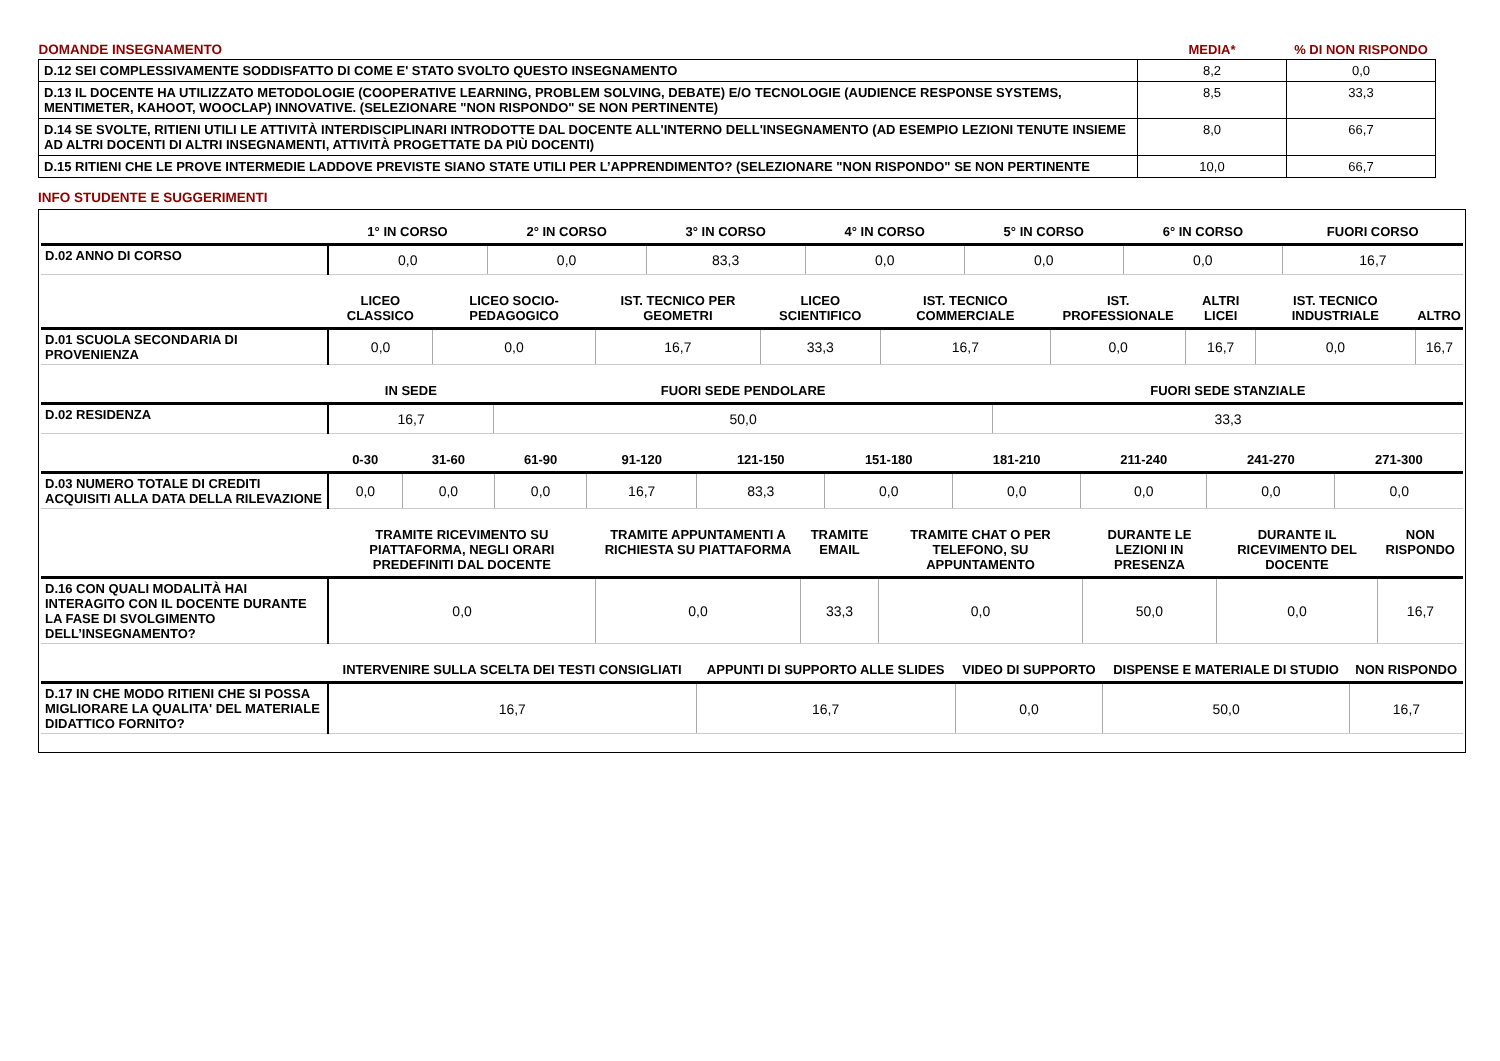| DOMANDE INSEGNAMENTO | MEDIA* | % DI NON RISPONDO |
| --- | --- | --- |
| D.12 SEI COMPLESSIVAMENTE SODDISFATTO DI COME E' STATO SVOLTO QUESTO INSEGNAMENTO | 8,2 | 0,0 |
| D.13 IL DOCENTE HA UTILIZZATO METODOLOGIE (COOPERATIVE LEARNING, PROBLEM SOLVING, DEBATE) E/O TECNOLOGIE (AUDIENCE RESPONSE SYSTEMS, MENTIMETER, KAHOOT, WOOCLAP) INNOVATIVE. (SELEZIONARE "NON RISPONDO" SE NON PERTINENTE) | 8,5 | 33,3 |
| D.14 SE SVOLTE, RITIENI UTILI LE ATTIVITÀ INTERDISCIPLINARI INTRODOTTE DAL DOCENTE ALL'INTERNO DELL'INSEGNAMENTO (AD ESEMPIO LEZIONI TENUTE INSIEME AD ALTRI DOCENTI DI ALTRI INSEGNAMENTI, ATTIVITÀ PROGETTATE DA PIÙ DOCENTI) | 8,0 | 66,7 |
| D.15 RITIENI CHE LE PROVE INTERMEDIE LADDOVE PREVISTE SIANO STATE UTILI PER L’APPRENDIMENTO? (SELEZIONARE "NON RISPONDO" SE NON PERTINENTE | 10,0 | 66,7 |
INFO STUDENTE E SUGGERIMENTI
| | 1° IN CORSO | 2° IN CORSO | 3° IN CORSO | 4° IN CORSO | 5° IN CORSO | 6° IN CORSO | FUORI CORSO |
| --- | --- | --- | --- | --- | --- | --- | --- |
| D.02 ANNO DI CORSO | 0,0 | 0,0 | 83,3 | 0,0 | 0,0 | 0,0 | 16,7 |
| | LICEO CLASSICO | LICEO SOCIO-PEDAGOGICO | IST. TECNICO PER GEOMETRI | LICEO SCIENTIFICO | IST. TECNICO COMMERCIALE | IST. PROFESSIONALE | ALTRI LICEI | IST. TECNICO INDUSTRIALE | ALTRO |
| --- | --- | --- | --- | --- | --- | --- | --- | --- | --- |
| D.01 SCUOLA SECONDARIA DI PROVENIENZA | 0,0 | 0,0 | 16,7 | 33,3 | 16,7 | 0,0 | 16,7 | 0,0 | 16,7 |
| | IN SEDE | FUORI SEDE PENDOLARE | FUORI SEDE STANZIALE |
| --- | --- | --- | --- |
| D.02 RESIDENZA | 16,7 | 50,0 | 33,3 |
| | 0-30 | 31-60 | 61-90 | 91-120 | 121-150 | 151-180 | 181-210 | 211-240 | 241-270 | 271-300 |
| --- | --- | --- | --- | --- | --- | --- | --- | --- | --- | --- |
| D.03 NUMERO TOTALE DI CREDITI ACQUISITI ALLA DATA DELLA RILEVAZIONE | 0,0 | 0,0 | 0,0 | 16,7 | 83,3 | 0,0 | 0,0 | 0,0 | 0,0 | 0,0 |
| | TRAMITE RICEVIMENTO SU PIATTAFORMA, NEGLI ORARI PREDEFINITI DAL DOCENTE | TRAMITE APPUNTAMENTI A RICHIESTA SU PIATTAFORMA | TRAMITE EMAIL | TRAMITE CHAT O PER TELEFONO, SU APPUNTAMENTO | DURANTE LE LEZIONI IN PRESENZA | DURANTE IL RICEVIMENTO DEL DOCENTE | NON RISPONDO |
| --- | --- | --- | --- | --- | --- | --- | --- |
| D.16 CON QUALI MODALITÀ HAI INTERAGITO CON IL DOCENTE DURANTE LA FASE DI SVOLGIMENTO DELL’INSEGNAMENTO? | 0,0 | 0,0 | 33,3 | 0,0 | 50,0 | 0,0 | 16,7 |
| | INTERVENIRE SULLA SCELTA DEI TESTI CONSIGLIATI | APPUNTI DI SUPPORTO ALLE SLIDES | VIDEO DI SUPPORTO | DISPENSE E MATERIALE DI STUDIO | NON RISPONDO |
| --- | --- | --- | --- | --- | --- |
| D.17 IN CHE MODO RITIENI CHE SI POSSA MIGLIORARE LA QUALITA' DEL MATERIALE DIDATTICO FORNITO? | 16,7 | 16,7 | 0,0 | 50,0 | 16,7 |